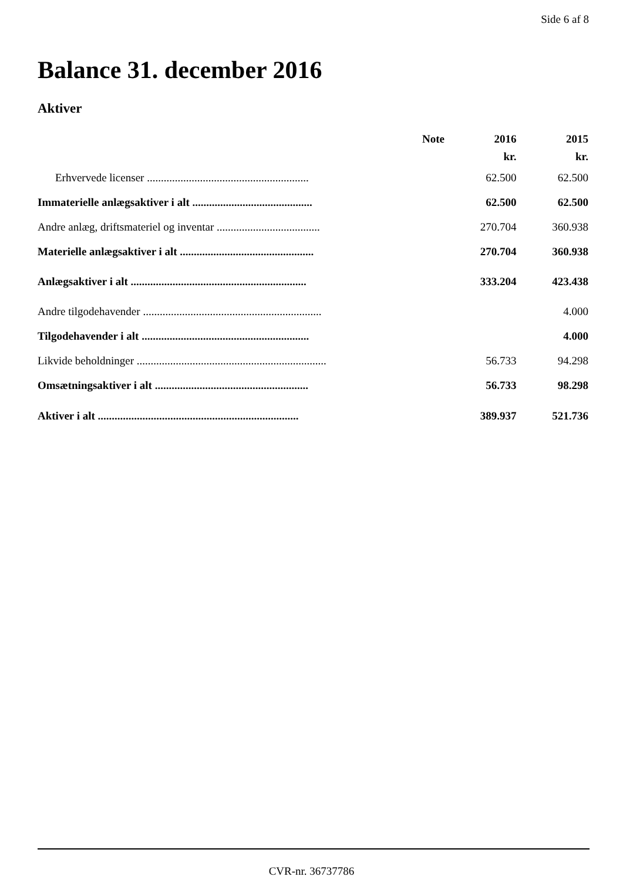Side 6 af 8
Balance 31. december 2016
Aktiver
| | Note | 2016 | 2015 |
| --- | --- | --- | --- |
| | | kr. | kr. |
| Erhvervede licenser .......................................................... | | 62.500 | 62.500 |
| Immaterielle anlægsaktiver i alt ........................................... | | 62.500 | 62.500 |
| Andre anlæg, driftsmateriel og inventar ..................................... | | 270.704 | 360.938 |
| Materielle anlægsaktiver i alt ................................................ | | 270.704 | 360.938 |
| Anlægsaktiver i alt ............................................................... | | 333.204 | 423.438 |
| Andre tilgodehavender ................................................................ | | | 4.000 |
| Tilgodehavender i alt ............................................................ | | | 4.000 |
| Likvide beholdninger .................................................................... | | 56.733 | 94.298 |
| Omsætningsaktiver i alt ....................................................... | | 56.733 | 98.298 |
| Aktiver i alt ........................................................................ | | 389.937 | 521.736 |
CVR-nr. 36737786